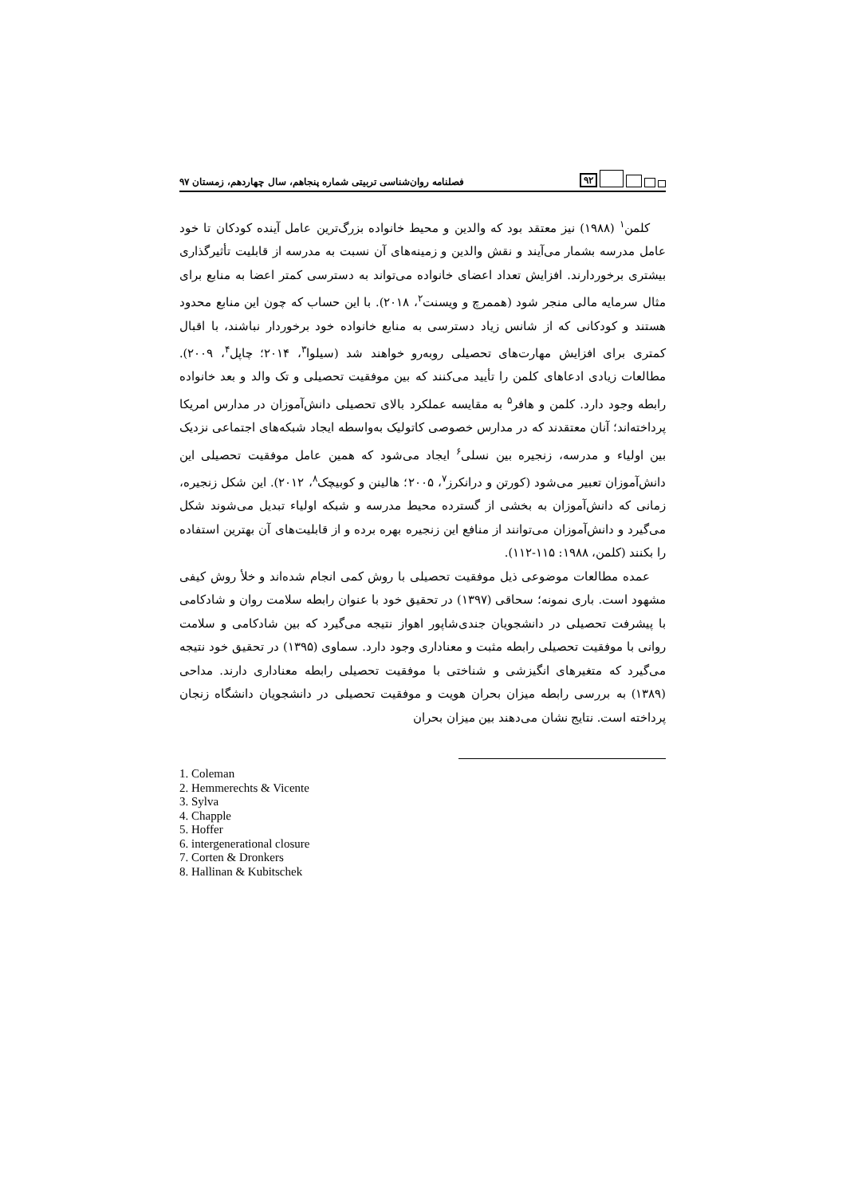۹۲
فصلنامه روان‌شناسی تربیتی شماره پنجاهم، سال چهاردهم، زمستان ۹۷
کلمن<sup>۱</sup> (۱۹۸۸) نیز معتقد بود که والدین و محیط خانواده بزرگ‌ترین عامل آینده کودکان تا خود عامل مدرسه بشمار می‌آیند و نقش والدین و زمینه‌های آن نسبت به مدرسه از قابلیت تأثیرگذاری بیشتری برخوردارند. افزایش تعداد اعضای خانواده می‌تواند به دسترسی کمتر اعضا به منابع برای مثال سرمایه مالی منجر شود (هممرچ و ویسنت<sup>۲</sup>، ۲۰۱۸). با این حساب که چون این منابع محدود هستند و کودکانی که از شانس زیاد دسترسی به منابع خانواده خود برخوردار نباشند، با اقبال کمتری برای افزایش مهارت‌های تحصیلی روبه‌رو خواهند شد (سیلوا<sup>۳</sup>، ۲۰۱۴؛ چاپل<sup>۴</sup>، ۲۰۰۹). مطالعات زیادی ادعاهای کلمن را تأیید می‌کنند که بین موفقیت تحصیلی و تک والد و بعد خانواده رابطه وجود دارد. کلمن و هافر<sup>۵</sup> به مقایسه عملکرد بالای تحصیلی دانش‌آموزان در مدارس امریکا پرداخته‌اند؛ آنان معتقدند که در مدارس خصوصی کاتولیک به‌واسطه ایجاد شبکه‌های اجتماعی نزدیک بین اولیاء و مدرسه، زنجیره بین نسلی<sup>۶</sup> ایجاد می‌شود که همین عامل موفقیت تحصیلی این دانش‌آموزان تعبیر می‌شود (کورتن و درانکرز<sup>۷</sup>، ۲۰۰۵؛ هالینن و کوبیچک<sup>۸</sup>، ۲۰۱۲). این شکل زنجیره، زمانی که دانش‌آموزان به بخشی از گسترده محیط مدرسه و شبکه اولیاء تبدیل می‌شوند شکل می‌گیرد و دانش‌آموزان می‌توانند از منافع این زنجیره بهره برده و از قابلیت‌های آن بهترین استفاده را بکنند (کلمن، ۱۹۸۸: ۱۱۵-۱۱۲).
عمده مطالعات موضوعی ذیل موفقیت تحصیلی با روش کمی انجام شده‌اند و خلأ روش کیفی مشهود است. باری نمونه؛ سحاقی (۱۳۹۷) در تحقیق خود با عنوان رابطه سلامت روان و شادکامی با پیشرفت تحصیلی در دانشجویان جندی‌شاپور اهواز نتیجه می‌گیرد که بین شادکامی و سلامت روانی با موفقیت تحصیلی رابطه مثبت و معناداری وجود دارد. سماوی (۱۳۹۵) در تحقیق خود نتیجه می‌گیرد که متغیرهای انگیزشی و شناختی با موفقیت تحصیلی رابطه معناداری دارند. مداحی (۱۳۸۹) به بررسی رابطه میزان بحران هویت و موفقیت تحصیلی در دانشجویان دانشگاه زنجان پرداخته است. نتایج نشان می‌دهند بین میزان بحران
1. Coleman
2. Hemmerechts & Vicente
3. Sylva
4. Chapple
5. Hoffer
6. intergenerational closure
7. Corten & Dronkers
8. Hallinan & Kubitschek